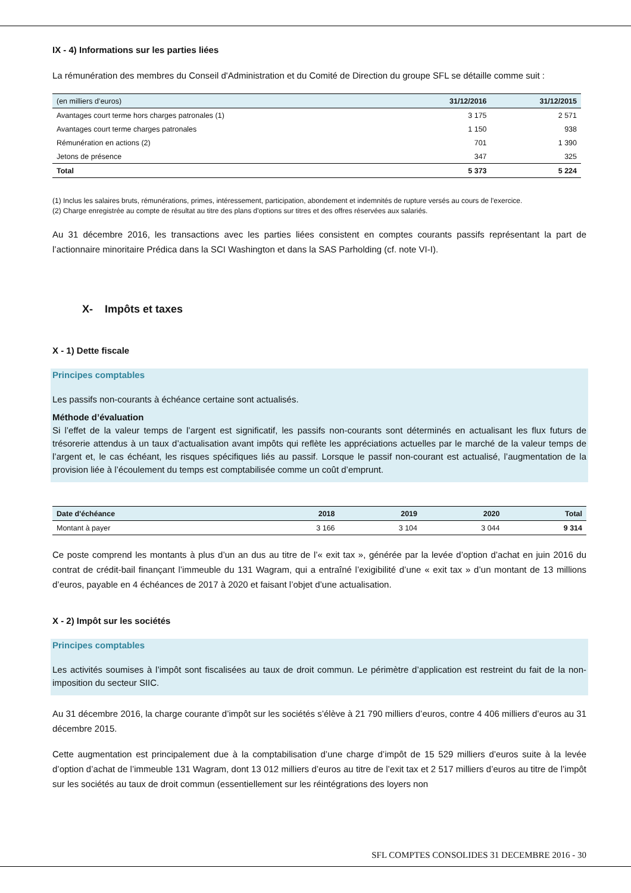IX - 4) Informations sur les parties liées
La rémunération des membres du Conseil d'Administration et du Comité de Direction du groupe SFL se détaille comme suit :
| (en milliers d’euros) | 31/12/2016 | 31/12/2015 |
| Avantages court terme hors charges patronales (1) | 3 175 | 2 571 |
| Avantages court terme charges patronales | 1 150 | 938 |
| Rémunération en actions (2) | 701 | 1 390 |
| Jetons de présence | 347 | 325 |
| Total | 5 373 | 5 224 |
(1) Inclus les salaires bruts, rémunérations, primes, intéressement, participation, abondement et indemnités de rupture versés au cours de l'exercice.
(2) Charge enregistrée au compte de résultat au titre des plans d'options sur titres et des offres réservées aux salariés.
Au 31 décembre 2016, les transactions avec les parties liées consistent en comptes courants passifs représentant la part de l’actionnaire minoritaire Prédica dans la SCI Washington et dans la SAS Parholding (cf. note VI-I).
X- Impôts et taxes
X - 1) Dette fiscale
Principes comptables
Les passifs non-courants à échéance certaine sont actualisés.
Méthode d’évaluation
Si l’effet de la valeur temps de l’argent est significatif, les passifs non-courants sont déterminés en actualisant les flux futurs de trésorerie attendus à un taux d’actualisation avant impôts qui reflète les appréciations actuelles par le marché de la valeur temps de l’argent et, le cas échéant, les risques spécifiques liés au passif. Lorsque le passif non-courant est actualisé, l’augmentation de la provision liée à l’écoulement du temps est comptabilisée comme un coût d’emprunt.
| Date d'échéance | 2018 | 2019 | 2020 | Total |
| --- | --- | --- | --- | --- |
| Montant à payer | 3 166 | 3 104 | 3 044 | 9 314 |
Ce poste comprend les montants à plus d’un an dus au titre de l’« exit tax », générée par la levée d’option d’achat en juin 2016 du contrat de crédit-bail finançant l’immeuble du 131 Wagram, qui a entraîné l’exigibilité d’une « exit tax » d’un montant de 13 millions d’euros, payable en 4 échéances de 2017 à 2020 et faisant l’objet d’une actualisation.
X - 2) Impôt sur les sociétés
Principes comptables
Les activités soumises à l’impôt sont fiscalisées au taux de droit commun. Le périmètre d’application est restreint du fait de la non-imposition du secteur SIIC.
Au 31 décembre 2016, la charge courante d’impôt sur les sociétés s’élève à 21 790 milliers d’euros, contre 4 406 milliers d’euros au 31 décembre 2015.
Cette augmentation est principalement due à la comptabilisation d’une charge d’impôt de 15 529 milliers d’euros suite à la levée d’option d’achat de l’immeuble 131 Wagram, dont 13 012 milliers d’euros au titre de l’exit tax et 2 517 milliers d’euros au titre de l’impôt sur les sociétés au taux de droit commun (essentiellement sur les réintégrations des loyers non
SFL COMPTES CONSOLIDES 31 DECEMBRE 2016 - 30